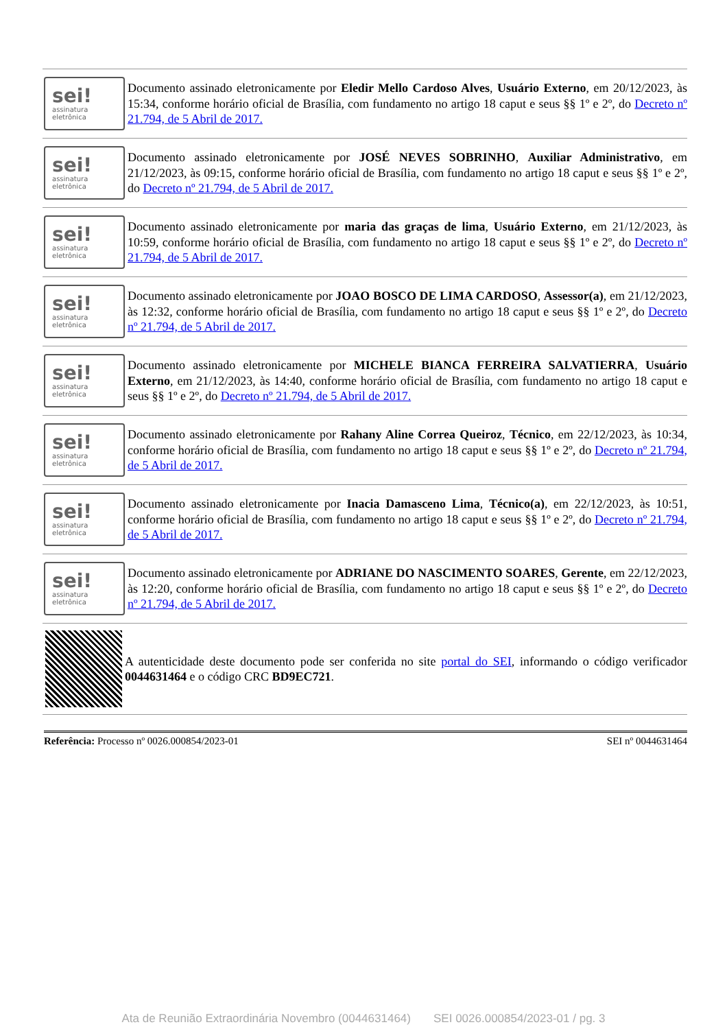sei!
assinatura
eletrônica
Documento assinado eletronicamente por Eledir Mello Cardoso Alves, Usuário Externo, em 20/12/2023, às 15:34, conforme horário oficial de Brasília, com fundamento no artigo 18 caput e seus §§ 1º e 2º, do Decreto nº 21.794, de 5 Abril de 2017.
sei!
assinatura
eletrônica
Documento assinado eletronicamente por JOSÉ NEVES SOBRINHO, Auxiliar Administrativo, em 21/12/2023, às 09:15, conforme horário oficial de Brasília, com fundamento no artigo 18 caput e seus §§ 1º e 2º, do Decreto nº 21.794, de 5 Abril de 2017.
sei!
assinatura
eletrônica
Documento assinado eletronicamente por maria das graças de lima, Usuário Externo, em 21/12/2023, às 10:59, conforme horário oficial de Brasília, com fundamento no artigo 18 caput e seus §§ 1º e 2º, do Decreto nº 21.794, de 5 Abril de 2017.
sei!
assinatura
eletrônica
Documento assinado eletronicamente por JOAO BOSCO DE LIMA CARDOSO, Assessor(a), em 21/12/2023, às 12:32, conforme horário oficial de Brasília, com fundamento no artigo 18 caput e seus §§ 1º e 2º, do Decreto nº 21.794, de 5 Abril de 2017.
sei!
assinatura
eletrônica
Documento assinado eletronicamente por MICHELE BIANCA FERREIRA SALVATIERRA, Usuário Externo, em 21/12/2023, às 14:40, conforme horário oficial de Brasília, com fundamento no artigo 18 caput e seus §§ 1º e 2º, do Decreto nº 21.794, de 5 Abril de 2017.
sei!
assinatura
eletrônica
Documento assinado eletronicamente por Rahany Aline Correa Queiroz, Técnico, em 22/12/2023, às 10:34, conforme horário oficial de Brasília, com fundamento no artigo 18 caput e seus §§ 1º e 2º, do Decreto nº 21.794, de 5 Abril de 2017.
sei!
assinatura
eletrônica
Documento assinado eletronicamente por Inacia Damasceno Lima, Técnico(a), em 22/12/2023, às 10:51, conforme horário oficial de Brasília, com fundamento no artigo 18 caput e seus §§ 1º e 2º, do Decreto nº 21.794, de 5 Abril de 2017.
sei!
assinatura
eletrônica
Documento assinado eletronicamente por ADRIANE DO NASCIMENTO SOARES, Gerente, em 22/12/2023, às 12:20, conforme horário oficial de Brasília, com fundamento no artigo 18 caput e seus §§ 1º e 2º, do Decreto nº 21.794, de 5 Abril de 2017.
A autenticidade deste documento pode ser conferida no site portal do SEI, informando o código verificador 0044631464 e o código CRC BD9EC721.
Referência: Processo nº 0026.000854/2023-01 SEI nº 0044631464
Ata de Reunião Extraordinária Novembro (0044631464) SEI 0026.000854/2023-01 / pg. 3